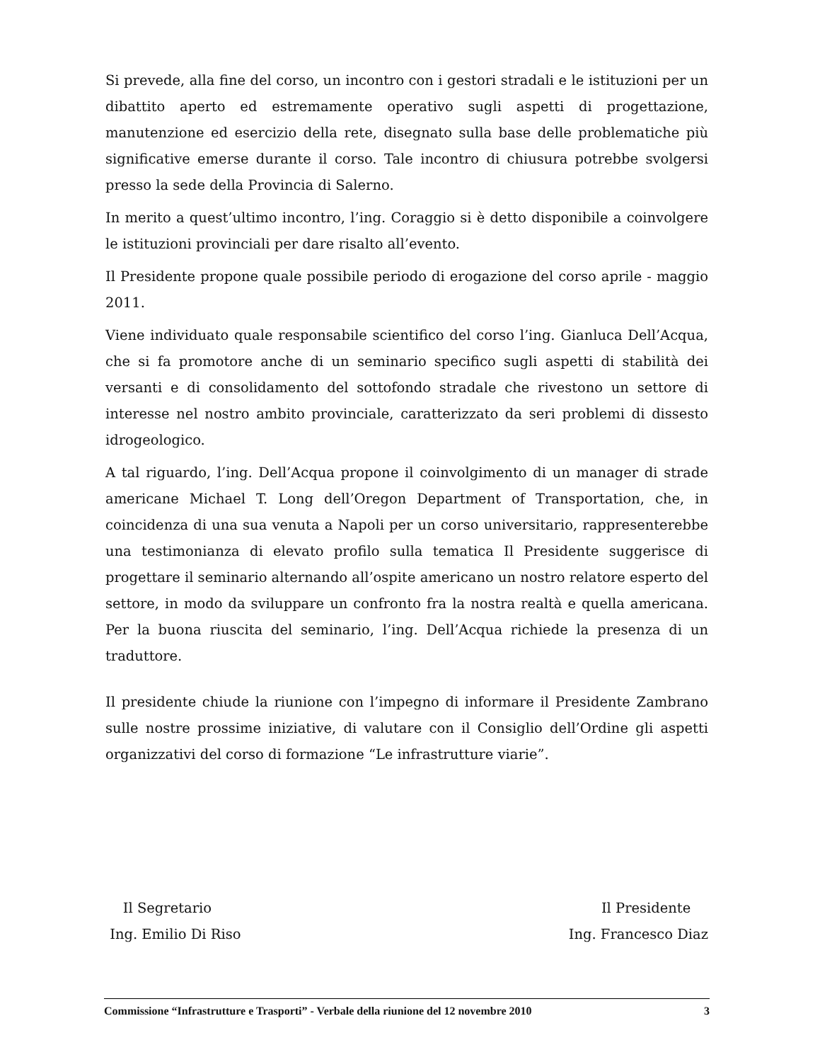Si prevede, alla fine del corso, un incontro con i gestori stradali e le istituzioni per un dibattito aperto ed estremamente operativo sugli aspetti di progettazione, manutenzione ed esercizio della rete, disegnato sulla base delle problematiche più significative emerse durante il corso. Tale incontro di chiusura potrebbe svolgersi presso la sede della Provincia di Salerno.
In merito a quest’ultimo incontro, l’ing. Coraggio si è detto disponibile a coinvolgere le istituzioni provinciali per dare risalto all’evento.
Il Presidente propone quale possibile periodo di erogazione del corso aprile - maggio 2011.
Viene individuato quale responsabile scientifico del corso l’ing. Gianluca Dell’Acqua, che si fa promotore anche di un seminario specifico sugli aspetti di stabilità dei versanti e di consolidamento del sottofondo stradale che rivestono un settore di interesse nel nostro ambito provinciale, caratterizzato da seri problemi di dissesto idrogeologico.
A tal riguardo, l’ing. Dell’Acqua propone il coinvolgimento di un manager di strade americane Michael T. Long dell’Oregon Department of Transportation, che, in coincidenza di una sua venuta a Napoli per un corso universitario, rappresenterebbe una testimonianza di elevato profilo sulla tematica Il Presidente suggerisce di progettare il seminario alternando all’ospite americano un nostro relatore esperto del settore, in modo da sviluppare un confronto fra la nostra realtà e quella americana. Per la buona riuscita del seminario, l’ing. Dell’Acqua richiede la presenza di un traduttore.
Il presidente chiude la riunione con l’impegno di informare il Presidente Zambrano sulle nostre prossime iniziative, di valutare con il Consiglio dell’Ordine gli aspetti organizzativi del corso di formazione “Le infrastrutture viarie”.
Il Segretario
Ing. Emilio Di Riso
Il Presidente
Ing. Francesco Diaz
Commissione “Infrastrutture e Trasporti” - Verbale della riunione del 12 novembre 2010 3